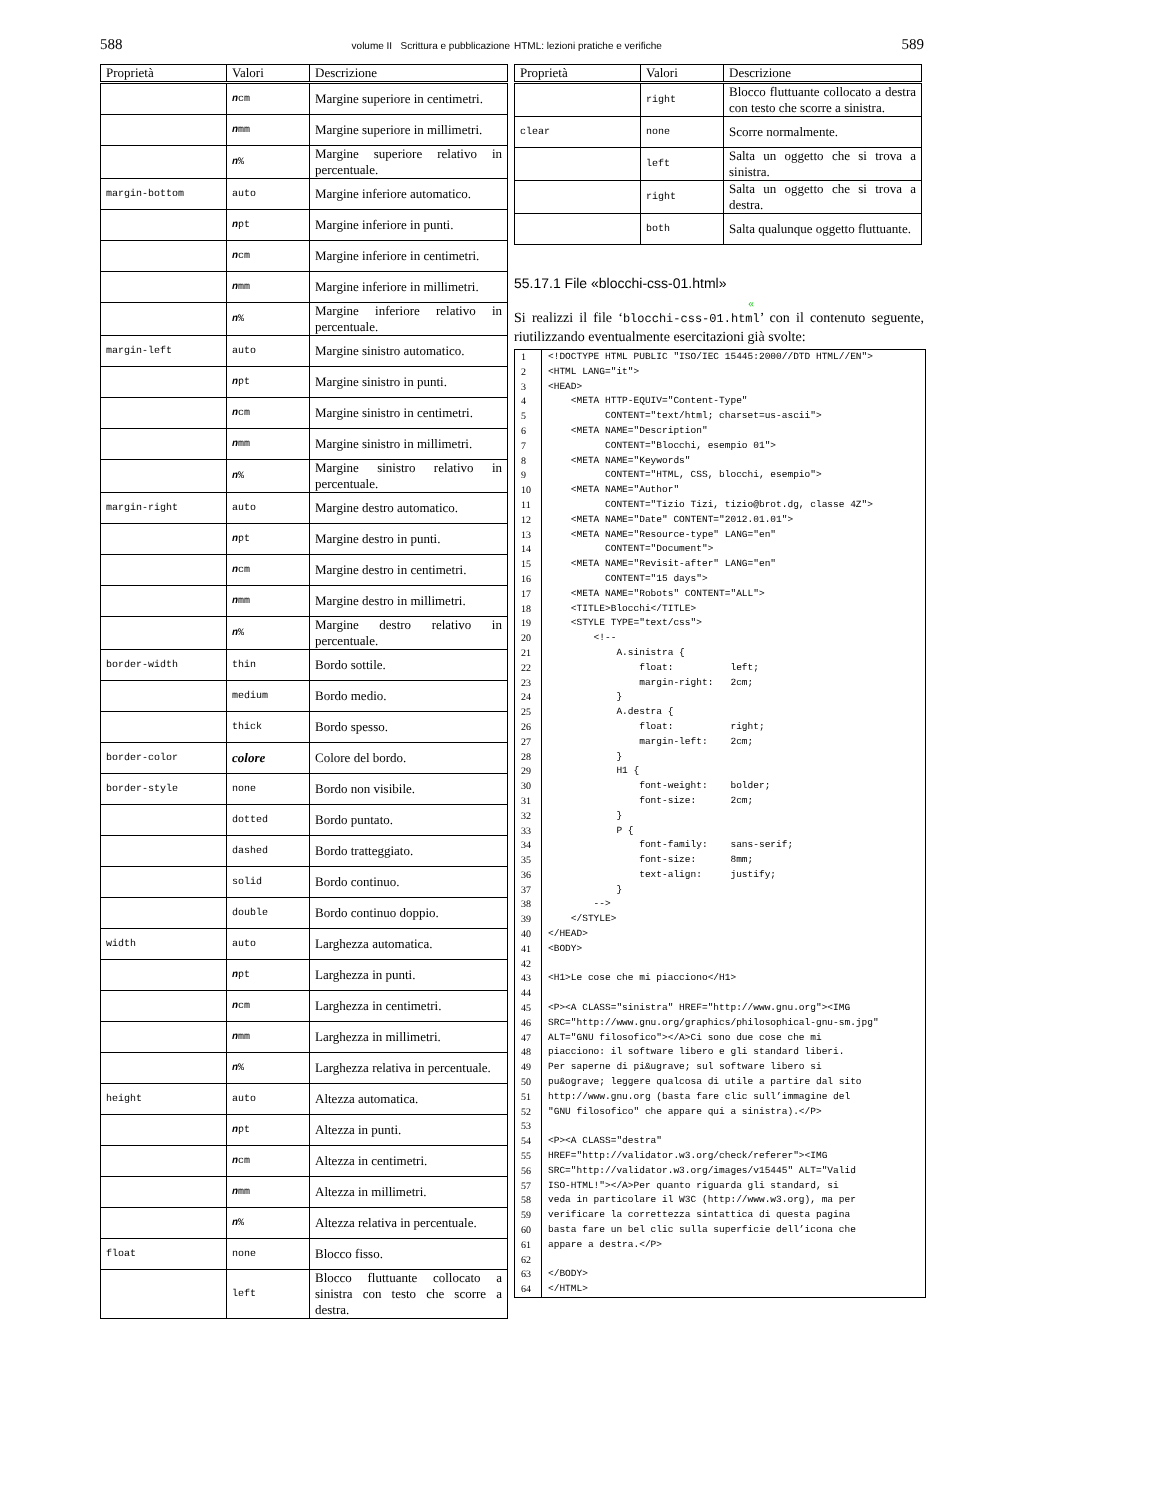588 volume II Scrittura e pubblicazione
| Proprietà | Valori | Descrizione |
| --- | --- | --- |
| | n cm | Margine superiore in centimetri. |
| | n mm | Margine superiore in millimetri. |
| | n % | Margine superiore relativo in percentuale. |
| margin-bottom | auto | Margine inferiore automatico. |
| | n pt | Margine inferiore in punti. |
| | n cm | Margine inferiore in centimetri. |
| | n mm | Margine inferiore in millimetri. |
| | n % | Margine inferiore relativo in percentuale. |
| margin-left | auto | Margine sinistro automatico. |
| | n pt | Margine sinistro in punti. |
| | n cm | Margine sinistro in centimetri. |
| | n mm | Margine sinistro in millimetri. |
| | n % | Margine sinistro relativo in percentuale. |
| margin-right | auto | Margine destro automatico. |
| | n pt | Margine destro in punti. |
| | n cm | Margine destro in centimetri. |
| | n mm | Margine destro in millimetri. |
| | n % | Margine destro relativo in percentuale. |
| border-width | thin | Bordo sottile. |
| | medium | Bordo medio. |
| | thick | Bordo spesso. |
| border-color | colore | Colore del bordo. |
| border-style | none | Bordo non visibile. |
| | dotted | Bordo puntato. |
| | dashed | Bordo tratteggiato. |
| | solid | Bordo continuo. |
| | double | Bordo continuo doppio. |
| width | auto | Larghezza automatica. |
| | n pt | Larghezza in punti. |
| | n cm | Larghezza in centimetri. |
| | n mm | Larghezza in millimetri. |
| | n % | Larghezza relativa in percentuale. |
| height | auto | Altezza automatica. |
| | n pt | Altezza in punti. |
| | n cm | Altezza in centimetri. |
| | n mm | Altezza in millimetri. |
| | n % | Altezza relativa in percentuale. |
| float | none | Blocco fisso. |
| | left | Blocco fluttuante collocato a sinistra con testo che scorre a destra. |
HTML: lezioni pratiche e verifiche 589
| Proprietà | Valori | Descrizione |
| --- | --- | --- |
| | right | Blocco fluttuante collocato a destra con testo che scorre a sinistra. |
| clear | none | Scorre normalmente. |
| | left | Salta un oggetto che si trova a sinistra. |
| | right | Salta un oggetto che si trova a destra. |
| | both | Salta qualunque oggetto fluttuante. |
55.17.1 File «blocchi-css-01.html»
«
Si realizzi il file ‘blocchi-css-01.html’ con il contenuto seguente, riutilizzando eventualmente esercitazioni già svolte:
| 1 | <!DOCTYPE HTML PUBLIC "ISO/IEC 15445:2000//DTD HTML//EN"> |
| 2 | <HTML LANG="it"> |
| 3 | <HEAD> |
| 4 | <META HTTP-EQUIV="Content-Type" |
| 5 | CONTENT="text/html; charset=us-ascii"> |
| 6 | <META NAME="Description" |
| 7 | CONTENT="Blocchi, esempio 01"> |
| 8 | <META NAME="Keywords" |
| 9 | CONTENT="HTML, CSS, blocchi, esempio"> |
| 10 | <META NAME="Author" |
| 11 | CONTENT="Tizio Tizi, tizio@brot.dg, classe 4Z"> |
| 12 | <META NAME="Date" CONTENT="2012.01.01"> |
| 13 | <META NAME="Resource-type" LANG="en" |
| 14 | CONTENT="Document"> |
| 15 | <META NAME="Revisit-after" LANG="en" |
| 16 | CONTENT="15 days"> |
| 17 | <META NAME="Robots" CONTENT="ALL"> |
| 18 | <TITLE>Blocchi</TITLE> |
| 19 | <STYLE TYPE="text/css"> |
| 20 | <!-- |
| 21 | A.sinistra { |
| 22 | float: left; |
| 23 | margin-right: 2cm; |
| 24 | } |
| 25 | A.destra { |
| 26 | float: right; |
| 27 | margin-left: 2cm; |
| 28 | } |
| 29 | H1 { |
| 30 | font-weight: bolder; |
| 31 | font-size: 2cm; |
| 32 | } |
| 33 | P { |
| 34 | font-family: sans-serif; |
| 35 | font-size: 8mm; |
| 36 | text-align: justify; |
| 37 | } |
| 38 | --> |
| 39 | </STYLE> |
| 40 | </HEAD> |
| 41 | <BODY> |
| 42 | |
| 43 | <H1>Le cose che mi piacciono</H1> |
| 44 | |
| 45 | <P><A CLASS="sinistra" HREF="http://www.gnu.org"><IMG |
| 46 | SRC="http://www.gnu.org/graphics/philosophical-gnu-sm.jpg" |
| 47 | ALT="GNU filosofico"></A>Ci sono due cose che mi |
| 48 | piacciono: il software libero e gli standard liberi. |
| 49 | Per saperne di pi&ugrave; sul software libero si |
| 50 | pu&ograve; leggere qualcosa di utile a partire dal sito |
| 51 | http://www.gnu.org (basta fare clic sull’immagine del |
| 52 | "GNU filosofico" che appare qui a sinistra).</P> |
| 53 | |
| 54 | <P><A CLASS="destra" |
| 55 | HREF="http://validator.w3.org/check/referer"><IMG |
| 56 | SRC="http://validator.w3.org/images/v15445" ALT="Valid |
| 57 | ISO-HTML!"></A>Per quanto riguarda gli standard, si |
| 58 | veda in particolare il W3C (http://www.w3.org), ma per |
| 59 | verificare la correttezza sintattica di questa pagina |
| 60 | basta fare un bel clic sulla superficie dell’icona che |
| 61 | appare a destra.</P> |
| 62 | |
| 63 | </BODY> |
| 64 | </HTML> |